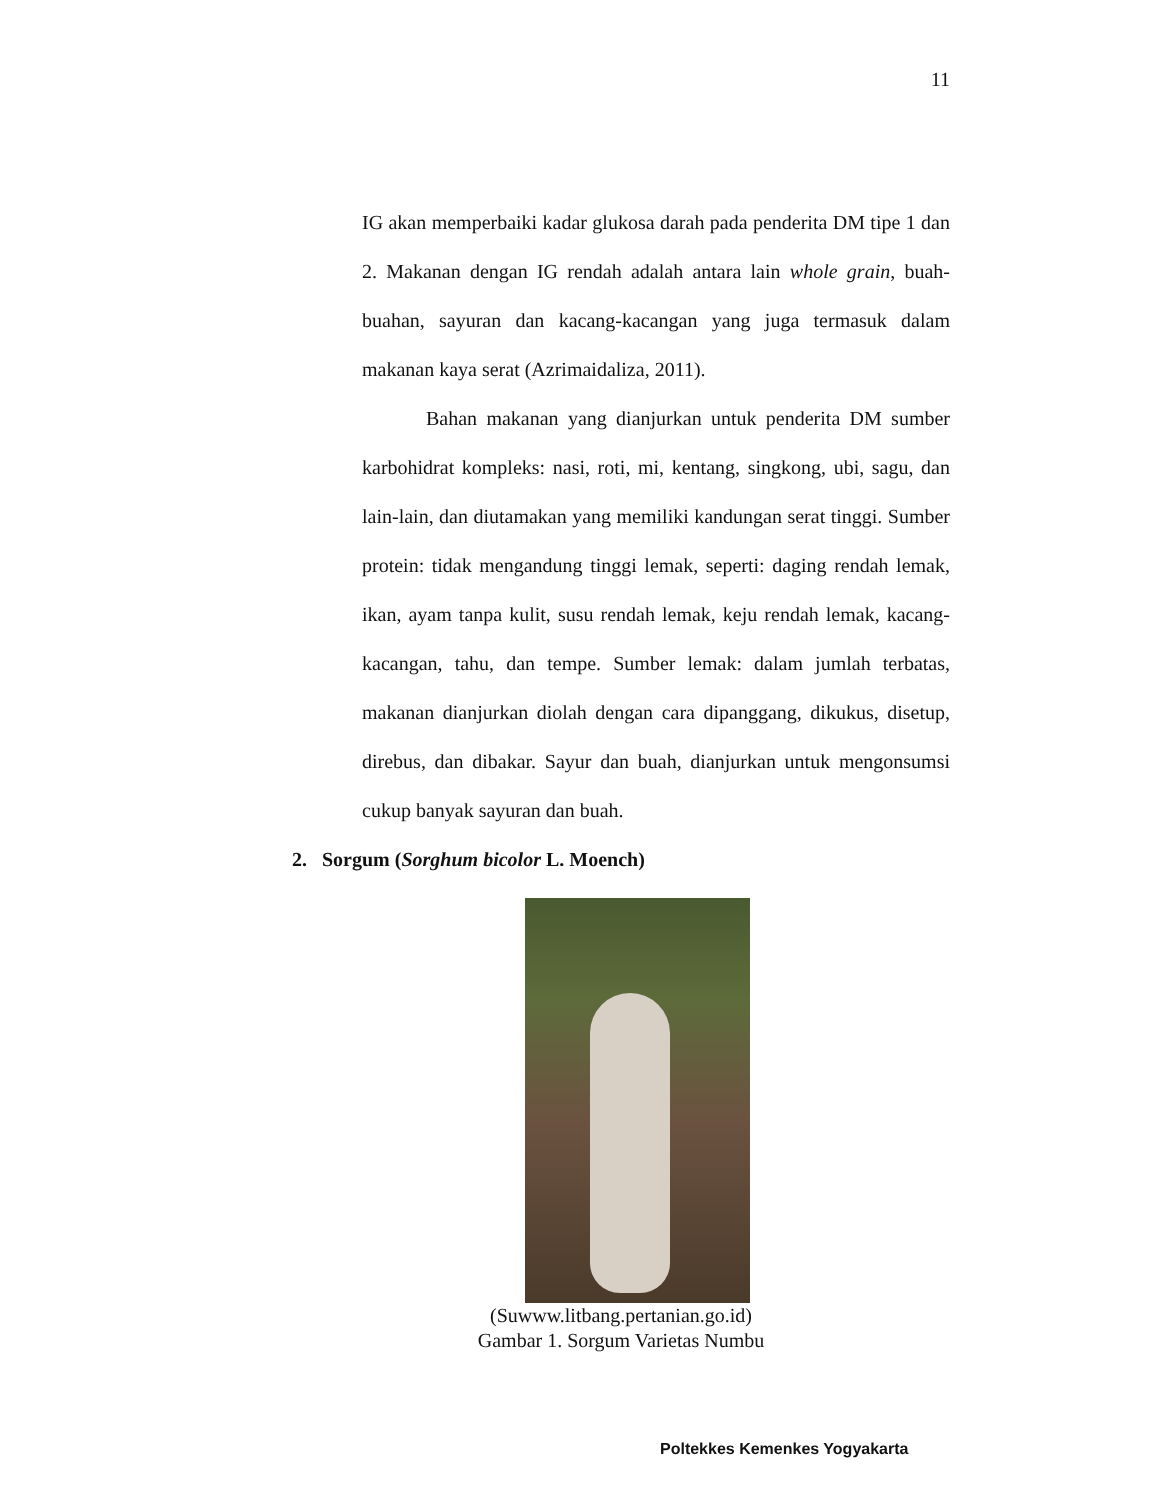11
IG akan memperbaiki kadar glukosa darah pada penderita DM tipe 1 dan 2. Makanan dengan IG rendah adalah antara lain whole grain, buah-buahan, sayuran dan kacang-kacangan yang juga termasuk dalam makanan kaya serat (Azrimaidaliza, 2011).
Bahan makanan yang dianjurkan untuk penderita DM sumber karbohidrat kompleks: nasi, roti, mi, kentang, singkong, ubi, sagu, dan lain-lain, dan diutamakan yang memiliki kandungan serat tinggi. Sumber protein: tidak mengandung tinggi lemak, seperti: daging rendah lemak, ikan, ayam tanpa kulit, susu rendah lemak, keju rendah lemak, kacang-kacangan, tahu, dan tempe. Sumber lemak: dalam jumlah terbatas, makanan dianjurkan diolah dengan cara dipanggang, dikukus, disetup, direbus, dan dibakar. Sayur dan buah, dianjurkan untuk mengonsumsi cukup banyak sayuran dan buah.
2. Sorgum (Sorghum bicolor L. Moench)
(Suwww.litbang.pertanian.go.id)
Gambar 1. Sorgum Varietas Numbu
Poltekkes Kemenkes Yogyakarta